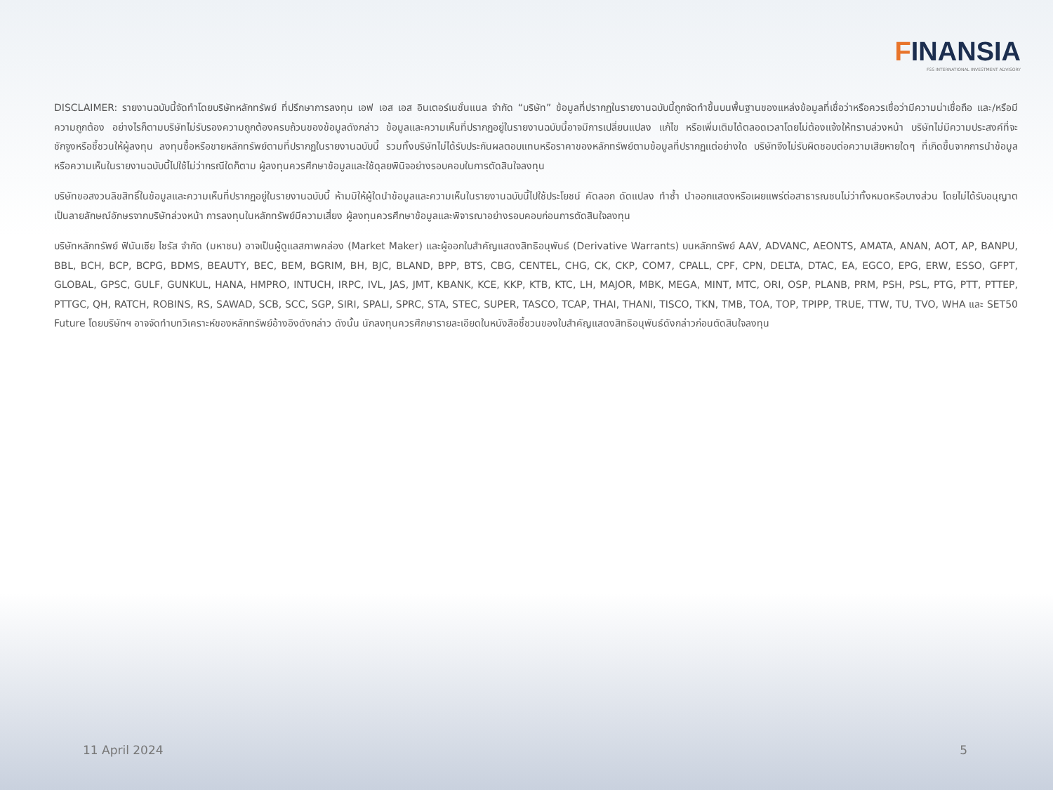FINANSIA
FSS INTERNATIONAL INVESTMENT ADVISORY
DISCLAIMER: รายงานฉบับนี้จัดทำโดยบริษัทหลักทรัพย์ ที่ปรึกษาการลงทุน เอฟ เอส เอส อินเตอร์เนชั่นแนล จำกัด “บริษัท” ข้อมูลที่ปรากฏในรายงานฉบับนี้ถูกจัดทำขึ้นบนพื้นฐานของแหล่งข้อมูลที่เชื่อว่าหรือควรเชื่อว่ามีความน่าเชื่อถือ และ/หรือมีความถูกต้อง อย่างไรก็ตามบริษัทไม่รับรองความถูกต้องครบถ้วนของข้อมูลดังกล่าว ข้อมูลและความเห็นที่ปรากฏอยู่ในรายงานฉบับนี้อาจมีการเปลี่ยนแปลง แก้ไข หรือเพิ่มเติมได้ตลอดเวลาโดยไม่ต้องแจ้งให้ทราบล่วงหน้า บริษัทไม่มีความประสงค์ที่จะชักจูงหรือชี้ชวนให้ผู้ลงทุน ลงทุนซื้อหรือขายหลักทรัพย์ตามที่ปรากฏในรายงานฉบับนี้ รวมทั้งบริษัทไม่ได้รับประกันผลตอบแทนหรือราคาของหลักทรัพย์ตามข้อมูลที่ปรากฏแต่อย่างใด บริษัทจึงไม่รับผิดชอบต่อความเสียหายใดๆ ที่เกิดขึ้นจากการนำข้อมูลหรือความเห็นในรายงานฉบับนี้ไปใช้ไม่ว่ากรณีใดก็ตาม ผู้ลงทุนควรศึกษาข้อมูลและใช้ดุลยพินิจอย่างรอบคอบในการตัดสินใจลงทุน
บริษัทขอสงวนลิขสิทธิ์ในข้อมูลและความเห็นที่ปรากฏอยู่ในรายงานฉบับนี้ ห้ามมิให้ผู้ใดนำข้อมูลและความเห็นในรายงานฉบับนี้ไปใช้ประโยชน์ คัดลอก ดัดแปลง ทำซ้ำ นำออกแสดงหรือเผยแพร่ต่อสาธารณชนไม่ว่าทั้งหมดหรือบางส่วน โดยไม่ได้รับอนุญาตเป็นลายลักษณ์อักษรจากบริษัทล่วงหน้า การลงทุนในหลักทรัพย์มีความเสี่ยง ผู้ลงทุนควรศึกษาข้อมูลและพิจารณาอย่างรอบคอบก่อนการตัดสินใจลงทุน
บริษัทหลักทรัพย์ ฟินันเซีย ไซรัส จำกัด (มหาชน) อาจเป็นผู้ดูแลสภาพคล่อง (Market Maker) และผู้ออกใบสำคัญแสดงสิทธิอนุพันธ์ (Derivative Warrants) บนหลักทรัพย์ AAV, ADVANC, AEONTS, AMATA, ANAN, AOT, AP, BANPU, BBL, BCH, BCP, BCPG, BDMS, BEAUTY, BEC, BEM, BGRIM, BH, BJC, BLAND, BPP, BTS, CBG, CENTEL, CHG, CK, CKP, COM7, CPALL, CPF, CPN, DELTA, DTAC, EA, EGCO, EPG, ERW, ESSO, GFPT, GLOBAL, GPSC, GULF, GUNKUL, HANA, HMPRO, INTUCH, IRPC, IVL, JAS, JMT, KBANK, KCE, KKP, KTB, KTC, LH, MAJOR, MBK, MEGA, MINT, MTC, ORI, OSP, PLANB, PRM, PSH, PSL, PTG, PTT, PTTEP, PTTGC, QH, RATCH, ROBINS, RS, SAWAD, SCB, SCC, SGP, SIRI, SPALI, SPRC, STA, STEC, SUPER, TASCO, TCAP, THAI, THANI, TISCO, TKN, TMB, TOA, TOP, TPIPP, TRUE, TTW, TU, TVO, WHA และ SET50 Future โดยบริษัทฯ อาจจัดทำบทวิเคราะห์ของหลักทรัพย์อ้างอิงดังกล่าว ดังนั้น นักลงทุนควรศึกษารายละเอียดในหนังสือชี้ชวนของใบสำคัญแสดงสิทธิอนุพันธ์ดังกล่าวก่อนตัดสินใจลงทุน
11 April 2024 5